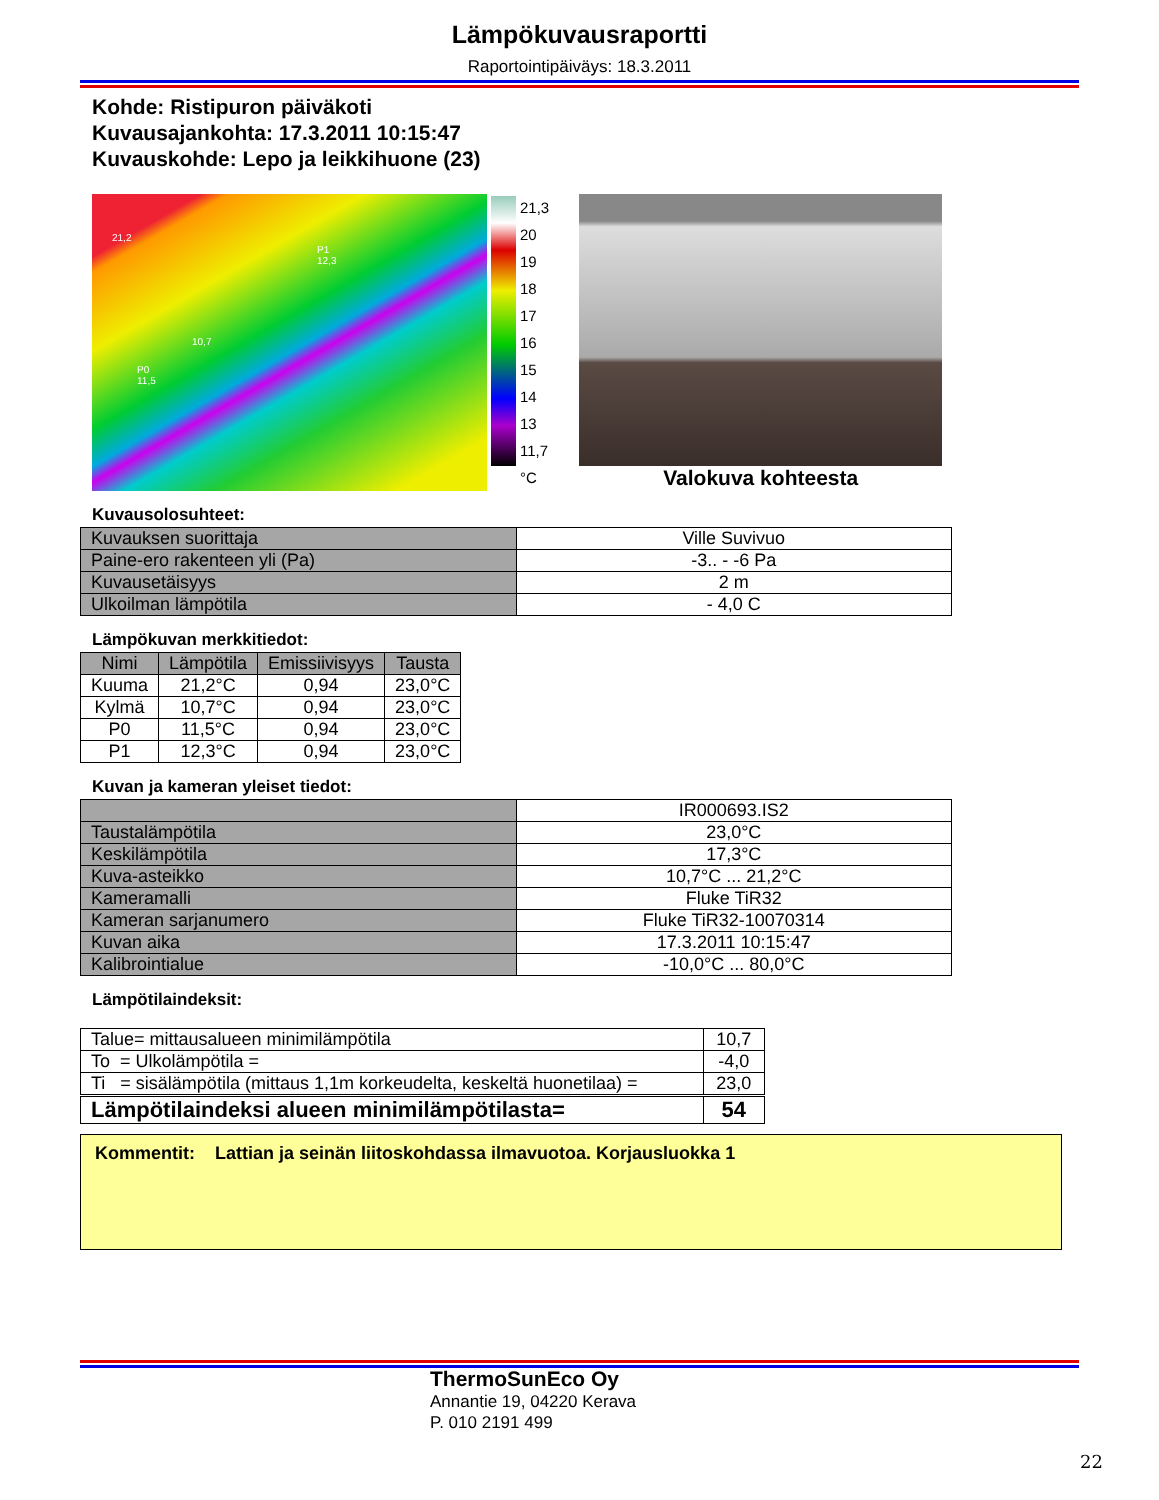Lämpökuvausraportti
Raportointipäiväys: 18.3.2011
Kohde: Ristipuron päiväkoti
Kuvausajankohta: 17.3.2011 10:15:47
Kuvauskohde: Lepo ja leikkihuone (23)
21,2
P1
12,3
10,7
P0
11,5
21,3
20
19
18
17
16
15
14
13
11,7
°C
Valokuva kohteesta
Kuvausolosuhteet:
| Kuvauksen suorittaja | Ville Suvivuo |
| Paine-ero rakenteen yli (Pa) | -3.. - -6 Pa |
| Kuvausetäisyys | 2 m |
| Ulkoilman lämpötila | - 4,0 C |
Lämpökuvan merkkitiedot:
| Nimi | Lämpötila | Emissiivisyys | Tausta |
| --- | --- | --- | --- |
| Kuuma | 21,2°C | 0,94 | 23,0°C |
| Kylmä | 10,7°C | 0,94 | 23,0°C |
| P0 | 11,5°C | 0,94 | 23,0°C |
| P1 | 12,3°C | 0,94 | 23,0°C |
Kuvan ja kameran yleiset tiedot:
| | IR000693.IS2 |
| Taustalämpötila | 23,0°C |
| Keskilämpötila | 17,3°C |
| Kuva-asteikko | 10,7°C ... 21,2°C |
| Kameramalli | Fluke TiR32 |
| Kameran sarjanumero | Fluke TiR32-10070314 |
| Kuvan aika | 17.3.2011 10:15:47 |
| Kalibrointialue | -10,0°C ... 80,0°C |
Lämpötilaindeksit:
| Talue= mittausalueen minimilämpötila | 10,7 |
| To = Ulkolämpötila = | -4,0 |
| Ti = sisälämpötila (mittaus 1,1m korkeudelta, keskeltä huonetilaa) = | 23,0 |
| Lämpötilaindeksi alueen minimilämpötilasta= | 54 |
Kommentit: Lattian ja seinän liitoskohdassa ilmavuotoa. Korjausluokka 1
ThermoSunEco Oy
Annantie 19, 04220 Kerava
P. 010 2191 499
22